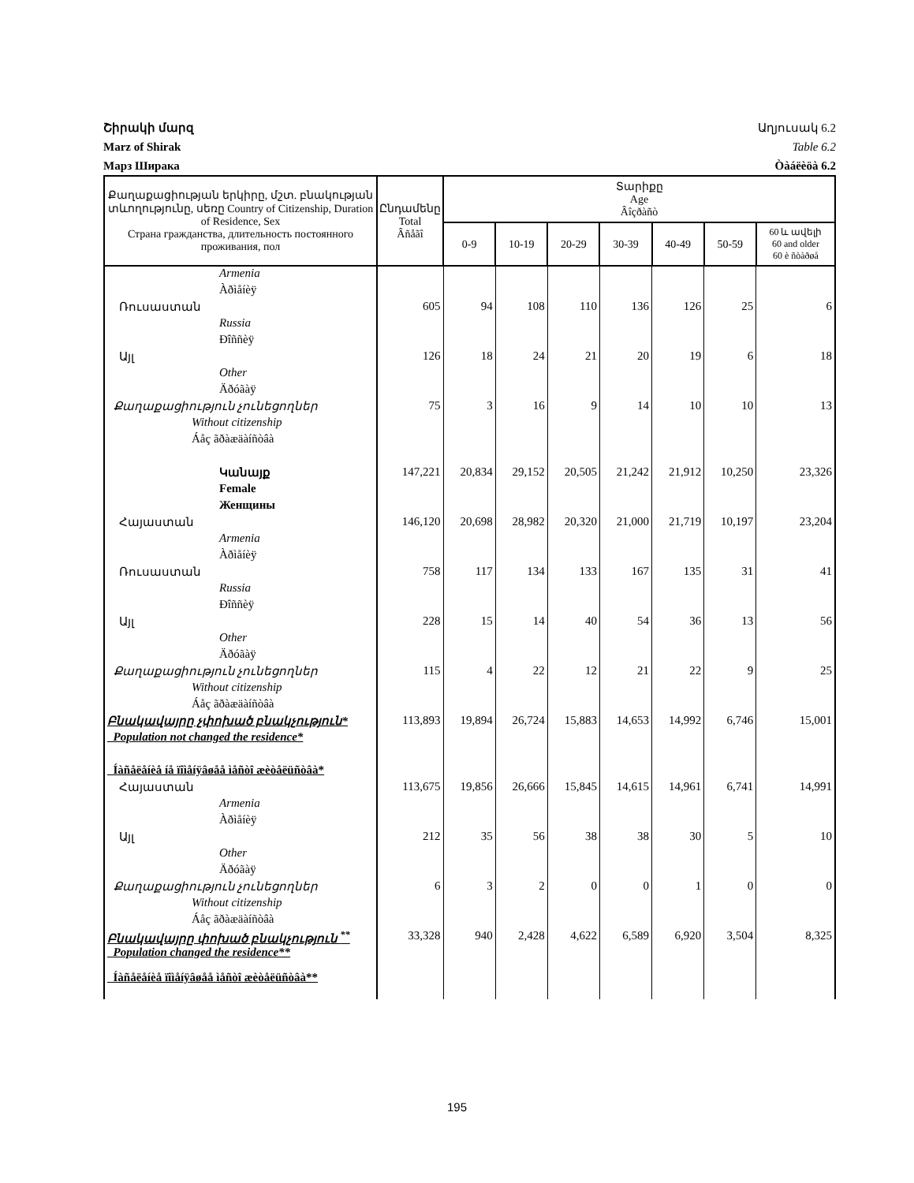Շիրակի մարզ Աղյուսակ 6.2
Marz of Shirak Table 6.2
Марз Ширака Òàáëèöà 6.2
| Քաղաքացիության երկիրը, մշտ. բնակության տևողությունը, սեռը Country of Citizenship, Duration of Residence, Sex Страна гражданства, длительность постоянного проживания, пол | Ընդամենը Total Âñåãî | Տարիքը Age Âîçðàñò | | | | | | |
| --- | --- | --- | --- | --- | --- | --- | --- | --- |
| | | 0-9 | 10-19 | 20-29 | 30-39 | 40-49 | 50-59 | 60 և ավելի 60 and older 60 è ñòàðøå |
| Armenia | | | | | | | | |
| Àðìåíèÿ | | | | | | | | |
| Ռուսաստան | 605 | 94 | 108 | 110 | 136 | 126 | 25 | 6 |
| Russia | | | | | | | | |
| Ðîññèÿ | | | | | | | | |
| Այլ | 126 | 18 | 24 | 21 | 20 | 19 | 6 | 18 |
| Other | | | | | | | | |
| Äðóãàÿ | | | | | | | | |
| Քաղաքացիություն չունեցողներ | 75 | 3 | 16 | 9 | 14 | 10 | 10 | 13 |
| Without citizenship | | | | | | | | |
| Áåç ãðàæäàíñòâà | | | | | | | | |
| Կանայք | 147,221 | 20,834 | 29,152 | 20,505 | 21,242 | 21,912 | 10,250 | 23,326 |
| Female | | | | | | | | |
| Женщины | | | | | | | | |
| Հայաստան | 146,120 | 20,698 | 28,982 | 20,320 | 21,000 | 21,719 | 10,197 | 23,204 |
| Armenia | | | | | | | | |
| Àðìåíèÿ | | | | | | | | |
| Ռուսաստան | 758 | 117 | 134 | 133 | 167 | 135 | 31 | 41 |
| Russia | | | | | | | | |
| Ðîññèÿ | | | | | | | | |
| Այլ | 228 | 15 | 14 | 40 | 54 | 36 | 13 | 56 |
| Other | | | | | | | | |
| Äðóãàÿ | | | | | | | | |
| Քաղաքացիություն չունեցողներ | 115 | 4 | 22 | 12 | 21 | 22 | 9 | 25 |
| Without citizenship | | | | | | | | |
| Áåç ãðàæäàíñòâà | | | | | | | | |
| Բնակավայրը չփոխած բնակչություն* | 113,893 | 19,894 | 26,724 | 15,883 | 14,653 | 14,992 | 6,746 | 15,001 |
| Population not changed the residence* | | | | | | | | |
| Íàñåëåíèå íå ïîìåíÿâøåå ìåñòî æèòåëüñòâà* | | | | | | | | |
| Հայաստան | 113,675 | 19,856 | 26,666 | 15,845 | 14,615 | 14,961 | 6,741 | 14,991 |
| Armenia | | | | | | | | |
| Àðìåíèÿ | | | | | | | | |
| Այլ | 212 | 35 | 56 | 38 | 38 | 30 | 5 | 10 |
| Other | | | | | | | | |
| Äðóãàÿ | | | | | | | | |
| Քաղաքացիություն չունեցողներ | 6 | 3 | 2 | 0 | 0 | 1 | 0 | 0 |
| Without citizenship | | | | | | | | |
| Áåç ãðàæäàíñòâà | | | | | | | | |
| Բնակավայրը փոխած բնակչություն <sup>**</sup> | 33,328 | 940 | 2,428 | 4,622 | 6,589 | 6,920 | 3,504 | 8,325 |
| Population changed the residence** | | | | | | | | |
| Íàñåëåíèå ïîìåíÿâøåå ìåñòî æèòåëüñòâà** | | | | | | | | |
195